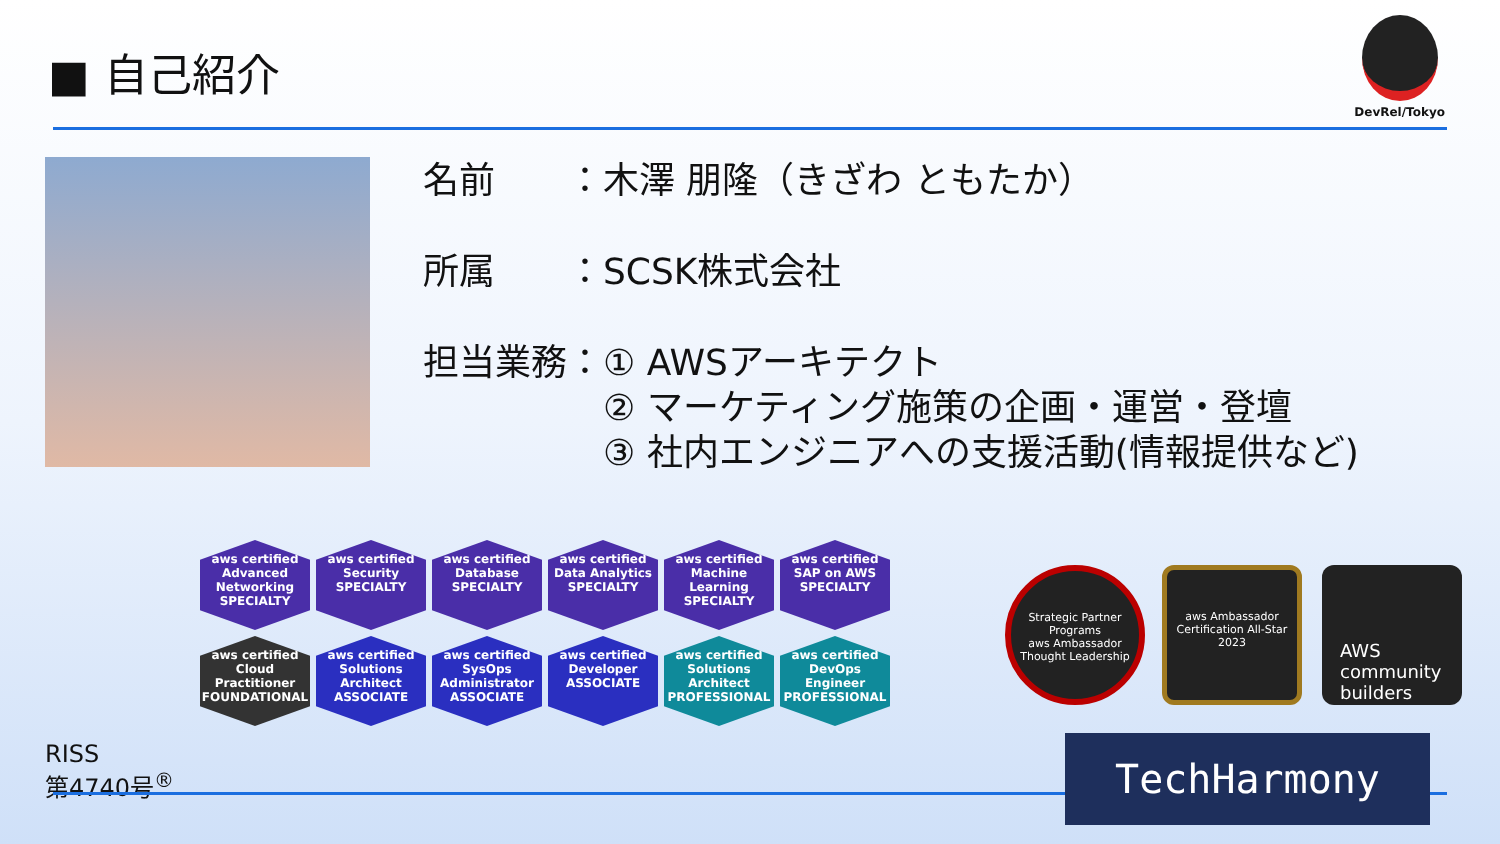■ 自己紹介
DevRel/Tokyo
名前　　：木澤 朋隆（きざわ ともたか）
所属　　：SCSK株式会社
担当業務：① AWSアーキテクト
　　　　　② マーケティング施策の企画・運営・登壇
　　　　　③ 社内エンジニアへの支援活動(情報提供など)
aws certified
Advanced Networking
SPECIALTY
aws certified
Security
SPECIALTY
aws certified
Database
SPECIALTY
aws certified
Data Analytics
SPECIALTY
aws certified
Machine Learning
SPECIALTY
aws certified
SAP on AWS
SPECIALTY
aws certified
Cloud Practitioner
FOUNDATIONAL
aws certified
Solutions Architect
ASSOCIATE
aws certified
SysOps Administrator
ASSOCIATE
aws certified
Developer
ASSOCIATE
aws certified
Solutions Architect
PROFESSIONAL
aws certified
DevOps Engineer
PROFESSIONAL
RISS
第4740号<sup>®</sup>
Strategic Partner Programs
aws Ambassador
Thought Leadership
aws Ambassador
Certification All-Star
2023
AWS community builders
TechHarmony